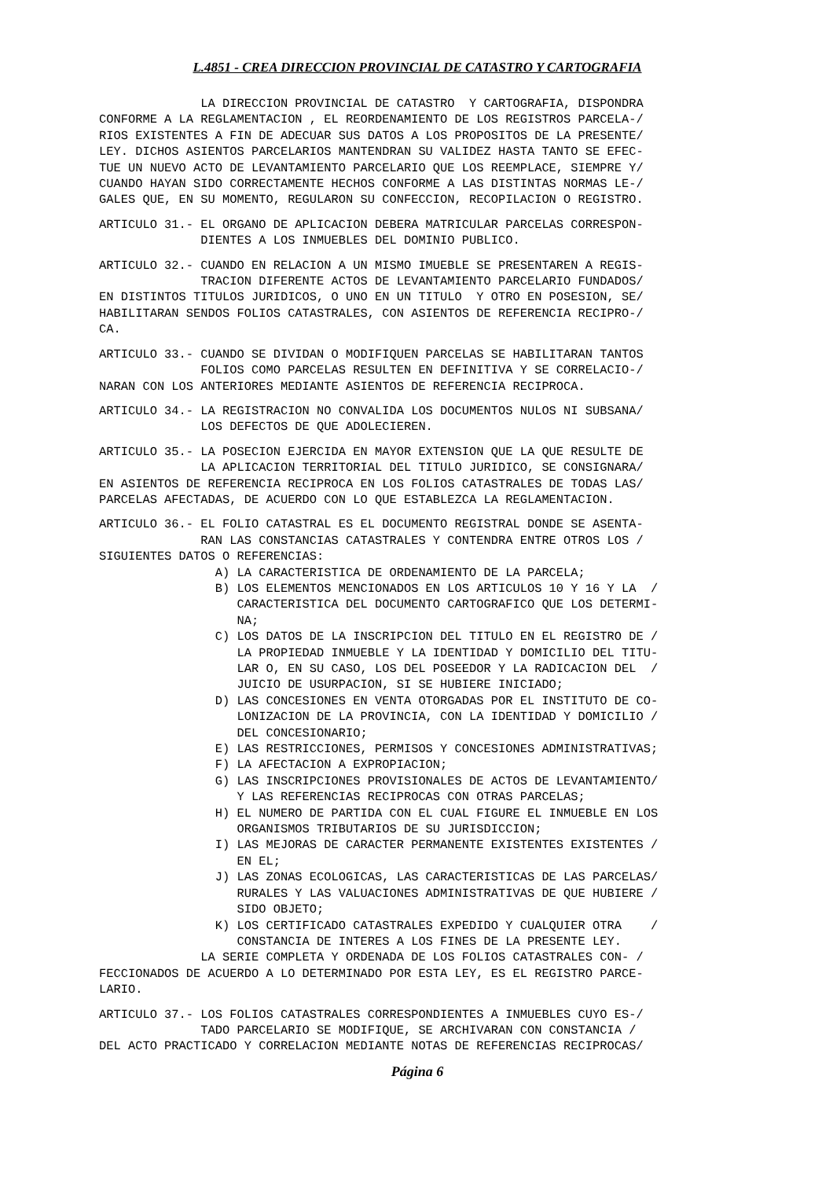L.4851 - CREA DIRECCION PROVINCIAL DE CATASTRO Y CARTOGRAFIA
              LA DIRECCION PROVINCIAL DE CATASTRO  Y CARTOGRAFIA, DISPONDRA
CONFORME A LA REGLAMENTACION , EL REORDENAMIENTO DE LOS REGISTROS PARCELA-/
RIOS EXISTENTES A FIN DE ADECUAR SUS DATOS A LOS PROPOSITOS DE LA PRESENTE/
LEY. DICHOS ASIENTOS PARCELARIOS MANTENDRAN SU VALIDEZ HASTA TANTO SE EFEC-
TUE UN NUEVO ACTO DE LEVANTAMIENTO PARCELARIO QUE LOS REEMPLACE, SIEMPRE Y/
CUANDO HAYAN SIDO CORRECTAMENTE HECHOS CONFORME A LAS DISTINTAS NORMAS LE-/
GALES QUE, EN SU MOMENTO, REGULARON SU CONFECCION, RECOPILACION O REGISTRO.
ARTICULO 31.- EL ORGANO DE APLICACION DEBERA MATRICULAR PARCELAS CORRESPON-
              DIENTES A LOS INMUEBLES DEL DOMINIO PUBLICO.
ARTICULO 32.- CUANDO EN RELACION A UN MISMO IMUEBLE SE PRESENTAREN A REGIS-
              TRACION DIFERENTE ACTOS DE LEVANTAMIENTO PARCELARIO FUNDADOS/
EN DISTINTOS TITULOS JURIDICOS, O UNO EN UN TITULO  Y OTRO EN POSESION, SE/
HABILITARAN SENDOS FOLIOS CATASTRALES, CON ASIENTOS DE REFERENCIA RECIPRO-/
CA.
ARTICULO 33.- CUANDO SE DIVIDAN O MODIFIQUEN PARCELAS SE HABILITARAN TANTOS
              FOLIOS COMO PARCELAS RESULTEN EN DEFINITIVA Y SE CORRELACIO-/
NARAN CON LOS ANTERIORES MEDIANTE ASIENTOS DE REFERENCIA RECIPROCA.
ARTICULO 34.- LA REGISTRACION NO CONVALIDA LOS DOCUMENTOS NULOS NI SUBSANA/
              LOS DEFECTOS DE QUE ADOLECIEREN.
ARTICULO 35.- LA POSECION EJERCIDA EN MAYOR EXTENSION QUE LA QUE RESULTE DE
              LA APLICACION TERRITORIAL DEL TITULO JURIDICO, SE CONSIGNARA/
EN ASIENTOS DE REFERENCIA RECIPROCA EN LOS FOLIOS CATASTRALES DE TODAS LAS/
PARCELAS AFECTADAS, DE ACUERDO CON LO QUE ESTABLEZCA LA REGLAMENTACION.
ARTICULO 36.- EL FOLIO CATASTRAL ES EL DOCUMENTO REGISTRAL DONDE SE ASENTA-
              RAN LAS CONSTANCIAS CATASTRALES Y CONTENDRA ENTRE OTROS LOS /
SIGUIENTES DATOS O REFERENCIAS:
                A) LA CARACTERISTICA DE ORDENAMIENTO DE LA PARCELA;
                B) LOS ELEMENTOS MENCIONADOS EN LOS ARTICULOS 10 Y 16 Y LA  /
                   CARACTERISTICA DEL DOCUMENTO CARTOGRAFICO QUE LOS DETERMI-
                   NA;
                C) LOS DATOS DE LA INSCRIPCION DEL TITULO EN EL REGISTRO DE /
                   LA PROPIEDAD INMUEBLE Y LA IDENTIDAD Y DOMICILIO DEL TITU-
                   LAR O, EN SU CASO, LOS DEL POSEEDOR Y LA RADICACION DEL  /
                   JUICIO DE USURPACION, SI SE HUBIERE INICIADO;
                D) LAS CONCESIONES EN VENTA OTORGADAS POR EL INSTITUTO DE CO-
                   LONIZACION DE LA PROVINCIA, CON LA IDENTIDAD Y DOMICILIO /
                   DEL CONCESIONARIO;
                E) LAS RESTRICCIONES, PERMISOS Y CONCESIONES ADMINISTRATIVAS;
                F) LA AFECTACION A EXPROPIACION;
                G) LAS INSCRIPCIONES PROVISIONALES DE ACTOS DE LEVANTAMIENTO/
                   Y LAS REFERENCIAS RECIPROCAS CON OTRAS PARCELAS;
                H) EL NUMERO DE PARTIDA CON EL CUAL FIGURE EL INMUEBLE EN LOS
                   ORGANISMOS TRIBUTARIOS DE SU JURISDICCION;
                I) LAS MEJORAS DE CARACTER PERMANENTE EXISTENTES EXISTENTES /
                   EN EL;
                J) LAS ZONAS ECOLOGICAS, LAS CARACTERISTICAS DE LAS PARCELAS/
                   RURALES Y LAS VALUACIONES ADMINISTRATIVAS DE QUE HUBIERE /
                   SIDO OBJETO;
                K) LOS CERTIFICADO CATASTRALES EXPEDIDO Y CUALQUIER OTRA    /
                   CONSTANCIA DE INTERES A LOS FINES DE LA PRESENTE LEY.
              LA SERIE COMPLETA Y ORDENADA DE LOS FOLIOS CATASTRALES CON- /
FECCIONADOS DE ACUERDO A LO DETERMINADO POR ESTA LEY, ES EL REGISTRO PARCE-
LARIO.
ARTICULO 37.- LOS FOLIOS CATASTRALES CORRESPONDIENTES A INMUEBLES CUYO ES-/
              TADO PARCELARIO SE MODIFIQUE, SE ARCHIVARAN CON CONSTANCIA /
DEL ACTO PRACTICADO Y CORRELACION MEDIANTE NOTAS DE REFERENCIAS RECIPROCAS/
Página 6